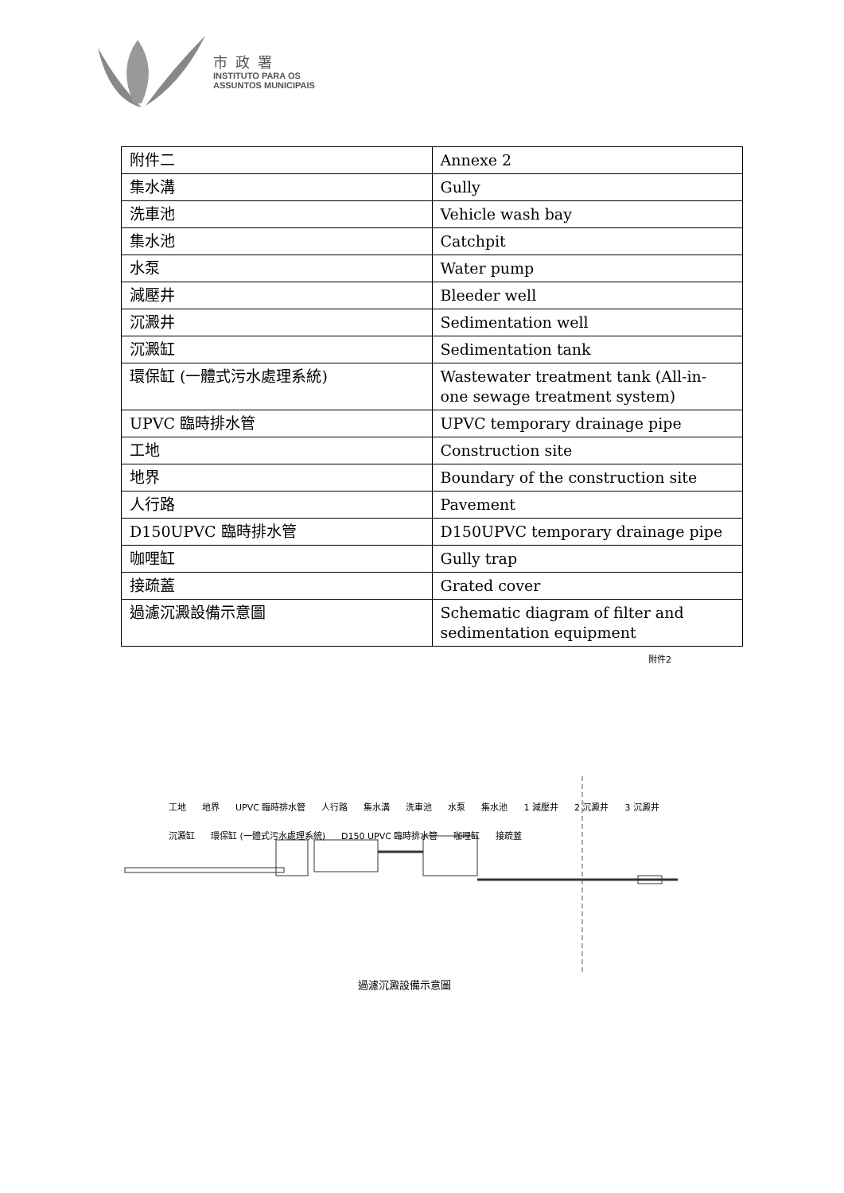市政署
INSTITUTO PARA OS
ASSUNTOS MUNICIPAIS
| 附件二 | Annexe 2 |
| 集水溝 | Gully |
| 洗車池 | Vehicle wash bay |
| 集水池 | Catchpit |
| 水泵 | Water pump |
| 減壓井 | Bleeder well |
| 沉澱井 | Sedimentation well |
| 沉澱缸 | Sedimentation tank |
| 環保缸 (一體式污水處理系統) | Wastewater treatment tank (All-in-one sewage treatment system) |
| UPVC 臨時排水管 | UPVC temporary drainage pipe |
| 工地 | Construction site |
| 地界 | Boundary of the construction site |
| 人行路 | Pavement |
| D150UPVC 臨時排水管 | D150UPVC temporary drainage pipe |
| 咖哩缸 | Gully trap |
| 接疏蓋 | Grated cover |
| 過濾沉澱設備示意圖 | Schematic diagram of filter and sedimentation equipment |
附件2
工地 地界 UPVC 臨時排水管 人行路 集水溝 洗車池 水泵 集水池 1 減壓井 2 沉澱井 3 沉澱井 沉澱缸 環保缸 (一體式污水處理系統) D150 UPVC 臨時排水管 咖哩缸 接疏蓋
過濾沉澱設備示意圖